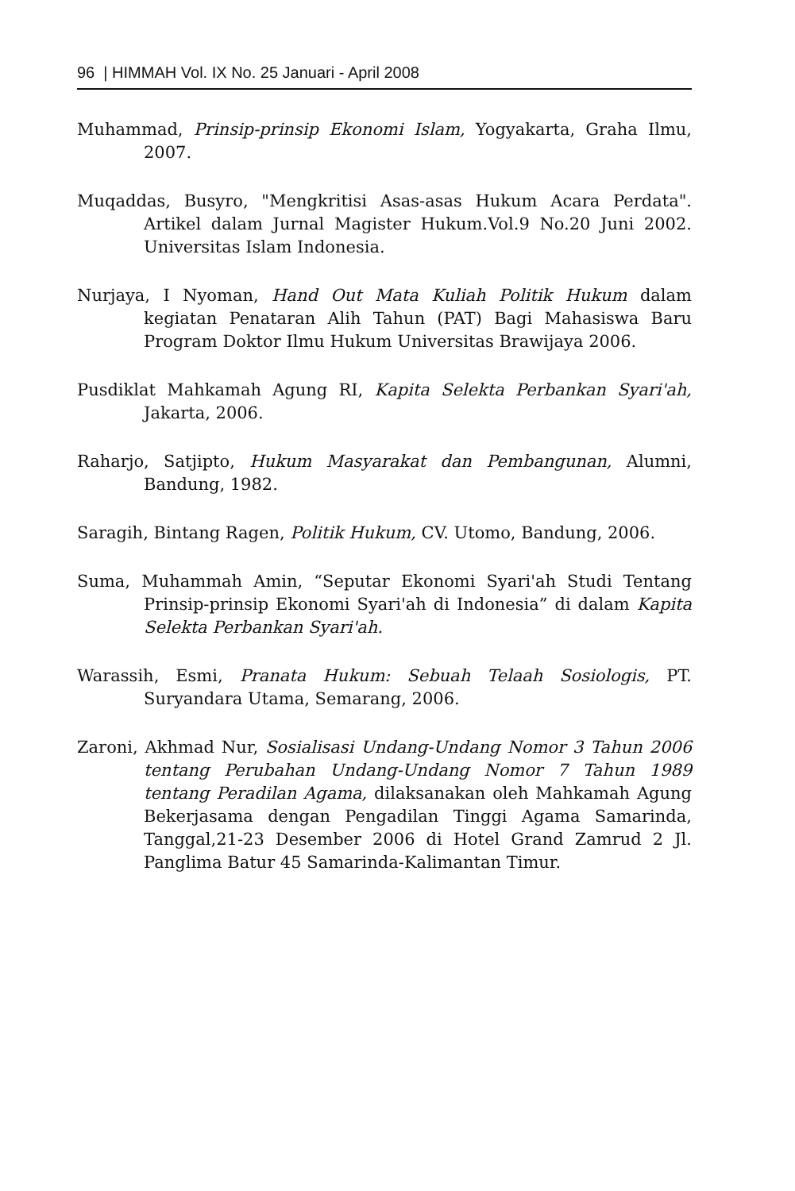96 | HIMMAH Vol. IX No. 25 Januari - April 2008
Muhammad, Prinsip-prinsip Ekonomi Islam, Yogyakarta, Graha Ilmu, 2007.
Muqaddas, Busyro, "Mengkritisi Asas-asas Hukum Acara Perdata". Artikel dalam Jurnal Magister Hukum.Vol.9 No.20 Juni 2002. Universitas Islam Indonesia.
Nurjaya, I Nyoman, Hand Out Mata Kuliah Politik Hukum dalam kegiatan Penataran Alih Tahun (PAT) Bagi Mahasiswa Baru Program Doktor Ilmu Hukum Universitas Brawijaya 2006.
Pusdiklat Mahkamah Agung RI, Kapita Selekta Perbankan Syari'ah, Jakarta, 2006.
Raharjo, Satjipto, Hukum Masyarakat dan Pembangunan, Alumni, Bandung, 1982.
Saragih, Bintang Ragen, Politik Hukum, CV. Utomo, Bandung, 2006.
Suma, Muhammah Amin, “Seputar Ekonomi Syari'ah Studi Tentang Prinsip-prinsip Ekonomi Syari'ah di Indonesia” di dalam Kapita Selekta Perbankan Syari'ah.
Warassih, Esmi, Pranata Hukum: Sebuah Telaah Sosiologis, PT. Suryandara Utama, Semarang, 2006.
Zaroni, Akhmad Nur, Sosialisasi Undang-Undang Nomor 3 Tahun 2006 tentang Perubahan Undang-Undang Nomor 7 Tahun 1989 tentang Peradilan Agama, dilaksanakan oleh Mahkamah Agung Bekerjasama dengan Pengadilan Tinggi Agama Samarinda, Tanggal,21-23 Desember 2006 di Hotel Grand Zamrud 2 Jl. Panglima Batur 45 Samarinda-Kalimantan Timur.